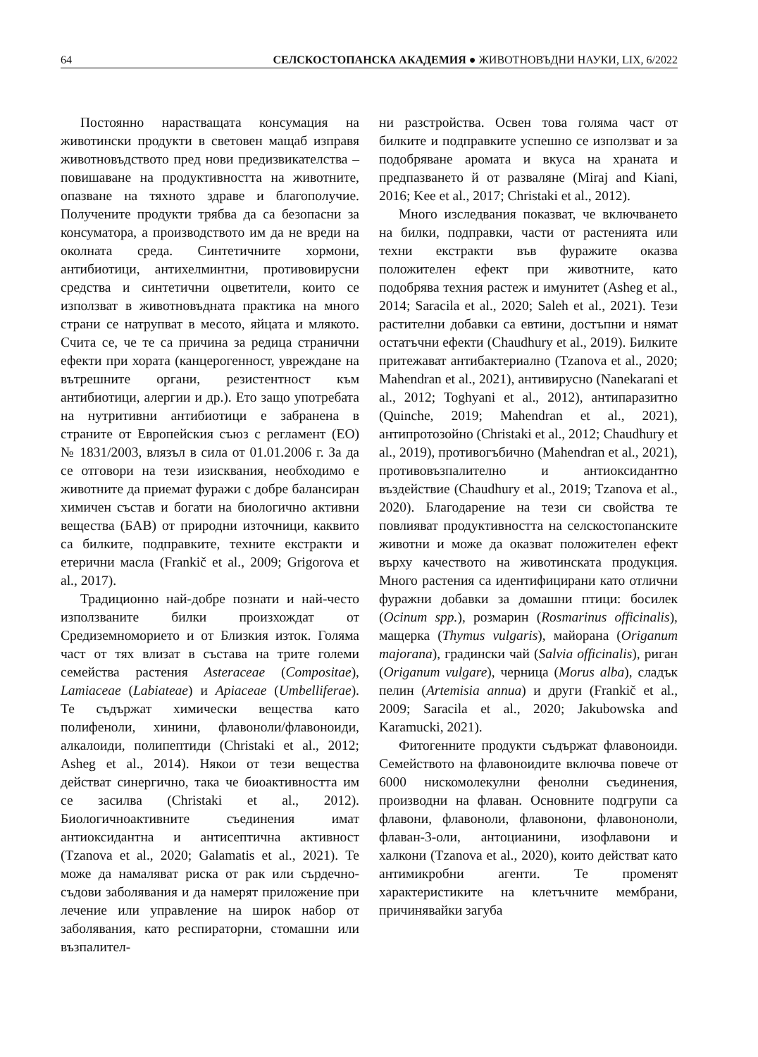64 СЕЛСКОСТОПАНСКА АКАДЕМИЯ ● ЖИВОТНОВЪДНИ НАУКИ, LIX, 6/2022
Постоянно нарастващата консумация на животински продукти в световен мащаб изправя животновъдството пред нови предизвикателства – повишаване на продуктивността на животните, опазване на тяхното здраве и благополучие. Получените продукти трябва да са безопасни за консуматора, а производството им да не вреди на околната среда. Синтетичните хормони, антибиотици, антихелминтни, противовирусни средства и синтетични оцветители, които се използват в животновъдната практика на много страни се натрупват в месото, яйцата и млякото. Счита се, че те са причина за редица странични ефекти при хората (канцерогенност, увреждане на вътрешните органи, резистентност към антибиотици, алергии и др.). Ето защо употребата на нутритивни антибиотици е забранена в страните от Европейския съюз с регламент (ЕО) № 1831/2003, влязъл в сила от 01.01.2006 г. За да се отговори на тези изисквания, необходимо е животните да приемат фуражи с добре балансиран химичен състав и богати на биологично активни вещества (БАВ) от природни източници, каквито са билките, подправките, техните екстракти и етерични масла (Frankič et al., 2009; Grigorova et al., 2017).
Традиционно най-добре познати и най-често използваните билки произхождат от Средиземноморието и от Близкия изток. Голяма част от тях влизат в състава на трите големи семейства растения Asteraceae (Compositae), Lamiaceae (Labiateae) и Apiaceae (Umbelliferae). Те съдържат химически вещества като полифеноли, хинини, флавоноли/флавоноиди, алкалоиди, полипептиди (Christaki et al., 2012; Asheg et al., 2014). Някои от тези вещества действат синергично, така че биоактивността им се засилва (Christaki et al., 2012). Биологичноактивните съединения имат антиоксидантна и антисептична активност (Tzanova et al., 2020; Galamatis et al., 2021). Те може да намаляват риска от рак или сърдечно-съдови заболявания и да намерят приложение при лечение или управление на широк набор от заболявания, като респираторни, стомашни или възпалител-
ни разстройства. Освен това голяма част от билките и подправките успешно се използват и за подобряване аромата и вкуса на храната и предпазването й от разваляне (Miraj and Kiani, 2016; Kee et al., 2017; Christaki et al., 2012).
Много изследвания показват, че включването на билки, подправки, части от растенията или техни екстракти във фуражите оказва положителен ефект при животните, като подобрява техния растеж и имунитет (Asheg et al., 2014; Saracila et al., 2020; Saleh et al., 2021). Тези растителни добавки са евтини, достъпни и нямат остатъчни ефекти (Chaudhury et al., 2019). Билките притежават антибактериално (Tzanova et al., 2020; Mahendran et al., 2021), антивирусно (Nanekarani et al., 2012; Toghyani et al., 2012), антипаразитно (Quinche, 2019; Mahendran et al., 2021), антипротозойно (Christaki et al., 2012; Chaudhury et al., 2019), противогъбично (Mahendran et al., 2021), противовъзпалително и антиоксидантно въздействие (Chaudhury et al., 2019; Tzanova et al., 2020). Благодарение на тези си свойства те повлияват продуктивността на селскостопанските животни и може да оказват положителен ефект върху качеството на животинската продукция. Много растения са идентифицирани като отлични фуражни добавки за домашни птици: босилек (Ocinum spp.), розмарин (Rosmarinus officinalis), мащерка (Thymus vulgaris), майорана (Origanum majorana), градински чай (Salvia officinalis), риган (Origanum vulgare), черница (Morus alba), сладък пелин (Artemisia annua) и други (Frankič et al., 2009; Saracila et al., 2020; Jakubowska and Karamucki, 2021).
Фитогенните продукти съдържат флавоноиди. Семейството на флавоноидите включва повече от 6000 нискомолекулни фенолни съединения, производни на флаван. Основните подгрупи са флавони, флавоноли, флавонони, флавононоли, флаван-3-оли, антоцианини, изофлавони и халкони (Tzanova et al., 2020), които действат като антимикробни агенти. Те променят характеристиките на клетъчните мембрани, причинявайки загуба